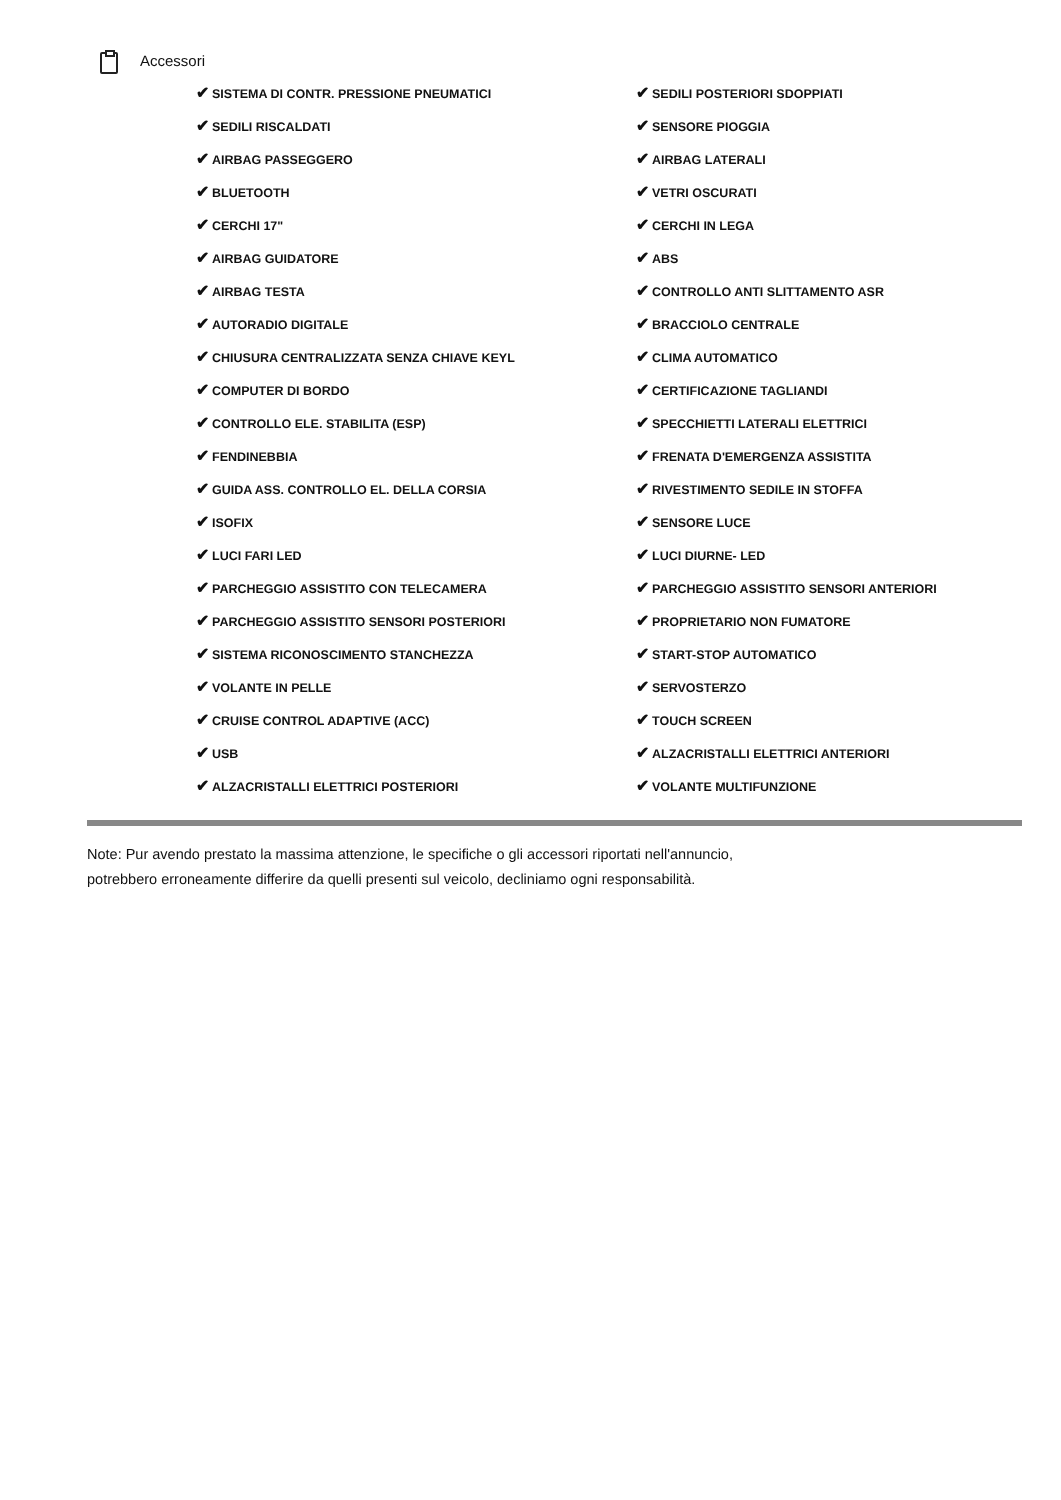Accessori
| ✔ SISTEMA DI CONTR. PRESSIONE PNEUMATICI | ✔ SEDILI POSTERIORI SDOPPIATI |
| ✔ SEDILI RISCALDATI | ✔ SENSORE PIOGGIA |
| ✔ AIRBAG PASSEGGERO | ✔ AIRBAG LATERALI |
| ✔ BLUETOOTH | ✔ VETRI OSCURATI |
| ✔ CERCHI 17" | ✔ CERCHI IN LEGA |
| ✔ AIRBAG GUIDATORE | ✔ ABS |
| ✔ AIRBAG TESTA | ✔ CONTROLLO ANTI SLITTAMENTO ASR |
| ✔ AUTORADIO DIGITALE | ✔ BRACCIOLO CENTRALE |
| ✔ CHIUSURA CENTRALIZZATA SENZA CHIAVE KEYL | ✔ CLIMA AUTOMATICO |
| ✔ COMPUTER DI BORDO | ✔ CERTIFICAZIONE TAGLIANDI |
| ✔ CONTROLLO ELE. STABILITA (ESP) | ✔ SPECCHIETTI LATERALI ELETTRICI |
| ✔ FENDINEBBIA | ✔ FRENATA D'EMERGENZA ASSISTITA |
| ✔ GUIDA ASS. CONTROLLO EL. DELLA CORSIA | ✔ RIVESTIMENTO SEDILE IN STOFFA |
| ✔ ISOFIX | ✔ SENSORE LUCE |
| ✔ LUCI FARI LED | ✔ LUCI DIURNE- LED |
| ✔ PARCHEGGIO ASSISTITO CON TELECAMERA | ✔ PARCHEGGIO ASSISTITO SENSORI ANTERIORI |
| ✔ PARCHEGGIO ASSISTITO SENSORI POSTERIORI | ✔ PROPRIETARIO NON FUMATORE |
| ✔ SISTEMA RICONOSCIMENTO STANCHEZZA | ✔ START-STOP AUTOMATICO |
| ✔ VOLANTE IN PELLE | ✔ SERVOSTERZO |
| ✔ CRUISE CONTROL ADAPTIVE (ACC) | ✔ TOUCH SCREEN |
| ✔ USB | ✔ ALZACRISTALLI ELETTRICI ANTERIORI |
| ✔ ALZACRISTALLI ELETTRICI POSTERIORI | ✔ VOLANTE MULTIFUNZIONE |
Note: Pur avendo prestato la massima attenzione, le specifiche o gli accessori riportati nell'annuncio,
potrebbero erroneamente differire da quelli presenti sul veicolo, decliniamo ogni responsabilità.